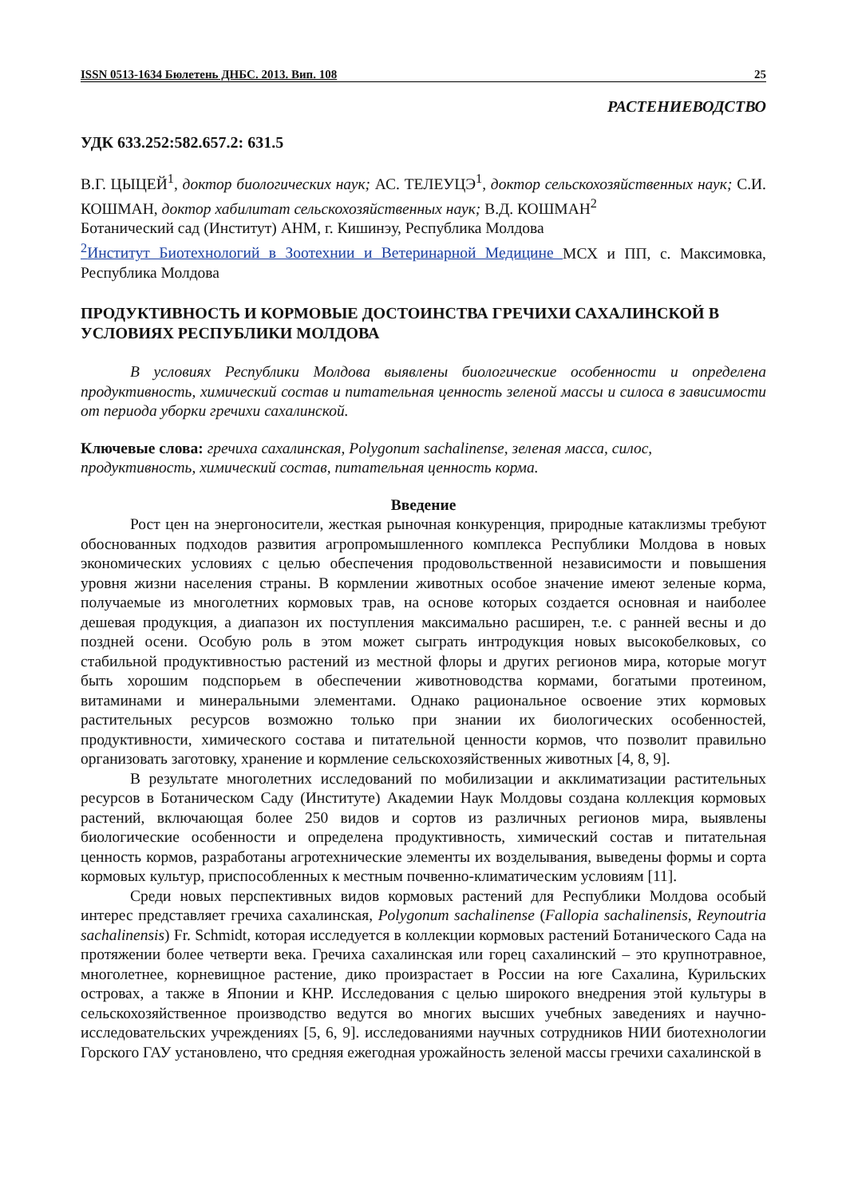ISSN 0513-1634 Бюлетень ДНБС. 2013. Вип. 108 25
РАСТЕНИЕВОДСТВО
УДК 633.252:582.657.2: 631.5
В.Г. ЦЫЦЕЙ<sup>1</sup>, доктор биологических наук; АС. ТЕЛЕУЦЭ<sup>1</sup>, доктор сельскохозяйственных наук; С.И. КОШМАН, доктор хабилитат сельскохозяйственных наук; В.Д. КОШМАН<sup>2</sup>
Ботанический сад (Институт) АНМ, г. Кишинэу, Республика Молдова
<sup>2</sup> Институт Биотехнологий в Зоотехнии и Ветеринарной Медицине МСХ и ПП, с. Максимовка, Республика Молдова
ПРОДУКТИВНОСТЬ И КОРМОВЫЕ ДОСТОИНСТВА ГРЕЧИХИ САХАЛИНСКОЙ В УСЛОВИЯХ РЕСПУБЛИКИ МОЛДОВА
В условиях Республики Молдова выявлены биологические особенности и определена продуктивность, химический состав и питательная ценность зеленой массы и силоса в зависимости от периода уборки гречихи сахалинской.
Ключевые слова: гречиха сахалинская, Polygonum sachalinense, зеленая масса, силос, продуктивность, химический состав, питательная ценность корма.
Введение
Рост цен на энергоносители, жесткая рыночная конкуренция, природные катаклизмы требуют обоснованных подходов развития агропромышленного комплекса Республики Молдова в новых экономических условиях с целью обеспечения продовольственной независимости и повышения уровня жизни населения страны. В кормлении животных особое значение имеют зеленые корма, получаемые из многолетних кормовых трав, на основе которых создается основная и наиболее дешевая продукция, а диапазон их поступления максимально расширен, т.е. с ранней весны и до поздней осени. Особую роль в этом может сыграть интродукция новых высокобелковых, со стабильной продуктивностью растений из местной флоры и других регионов мира, которые могут быть хорошим подспорьем в обеспечении животноводства кормами, богатыми протеином, витаминами и минеральными элементами. Однако рациональное освоение этих кормовых растительных ресурсов возможно только при знании их биологических особенностей, продуктивности, химического состава и питательной ценности кормов, что позволит правильно организовать заготовку, хранение и кормление сельскохозяйственных животных [4, 8, 9].
В результате многолетних исследований по мобилизации и акклиматизации растительных ресурсов в Ботаническом Саду (Институте) Академии Наук Молдовы создана коллекция кормовых растений, включающая более 250 видов и сортов из различных регионов мира, выявлены биологические особенности и определена продуктивность, химический состав и питательная ценность кормов, разработаны агротехнические элементы их возделывания, выведены формы и сорта кормовых культур, приспособленных к местным почвенно-климатическим условиям [11].
Среди новых перспективных видов кормовых растений для Республики Молдова особый интерес представляет гречиха сахалинская, Polygonum sachalinense (Fallopia sachalinensis, Reynoutria sachalinensis) Fr. Schmidt, которая исследуется в коллекции кормовых растений Ботанического Сада на протяжении более четверти века. Гречиха сахалинская или горец сахалинский – это крупнотравное, многолетнее, корневищное растение, дико произрастает в России на юге Сахалина, Курильских островах, а также в Японии и КНР. Исследования с целью широкого внедрения этой культуры в сельскохозяйственное производство ведутся во многих высших учебных заведениях и научно-исследовательских учреждениях [5, 6, 9]. исследованиями научных сотрудников НИИ биотехнологии Горского ГАУ установлено, что средняя ежегодная урожайность зеленой массы гречихи сахалинской в